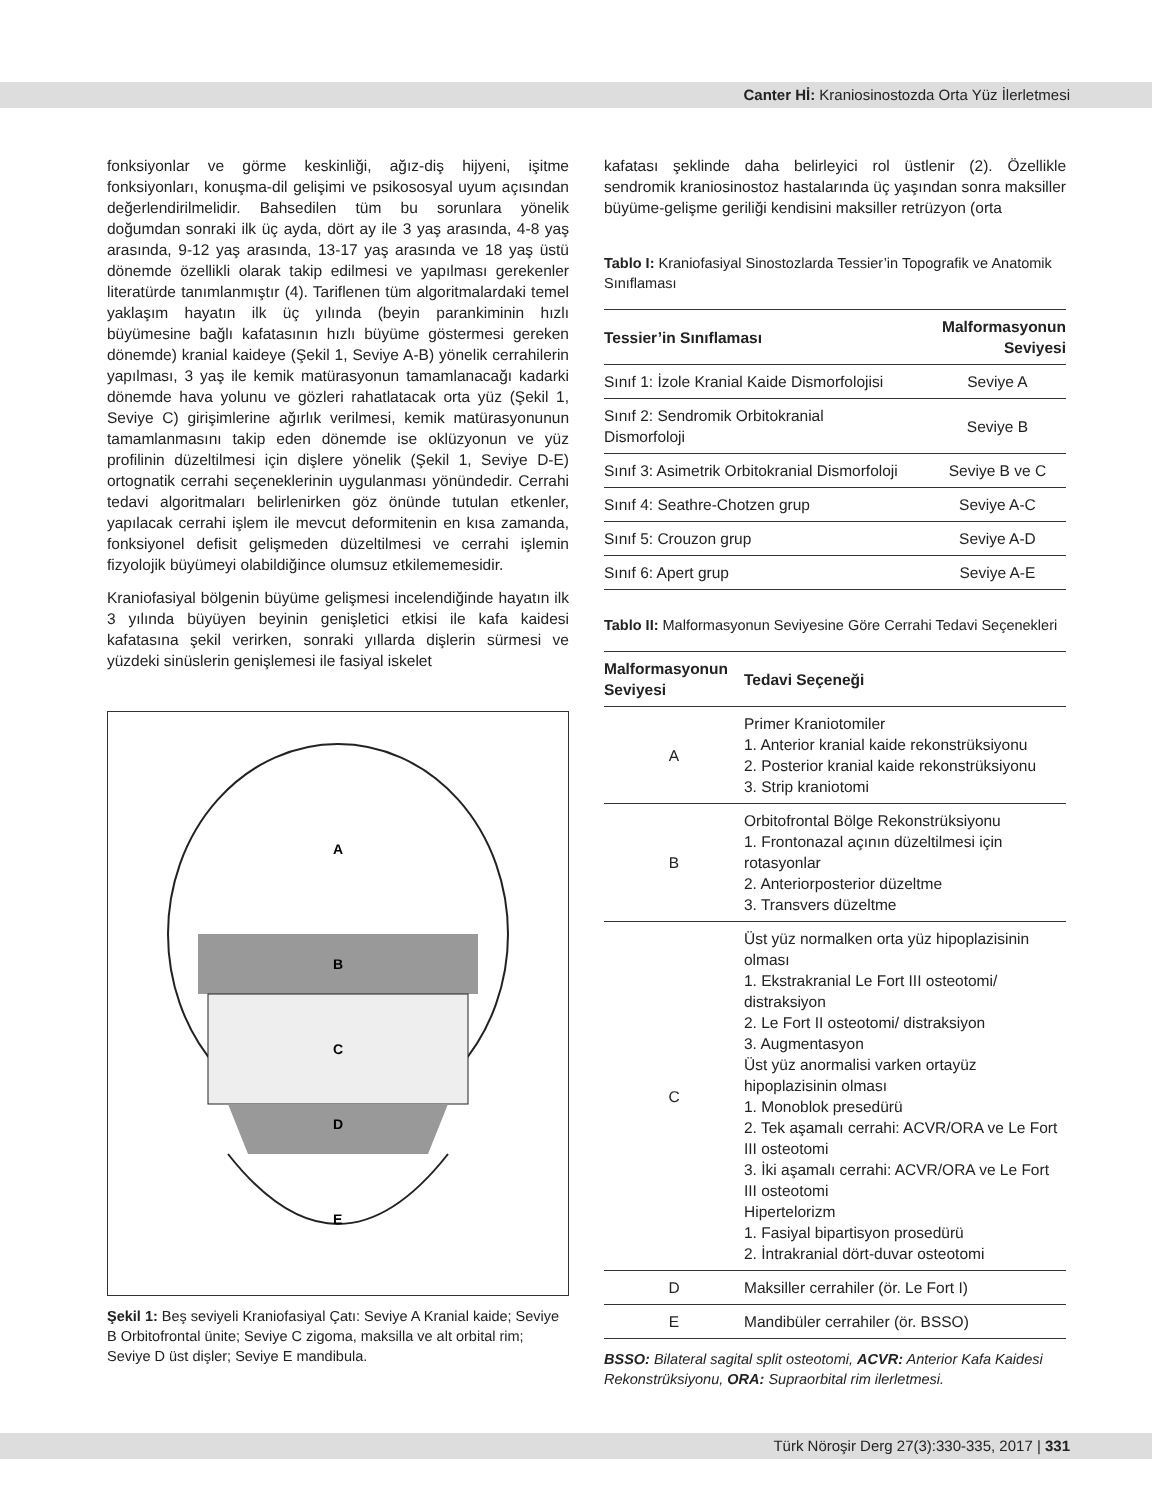Canter Hİ: Kraniosinostozda Orta Yüz İlerletmesi
fonksiyonlar ve görme keskinliği, ağız-diş hijyeni, işitme fonksiyonları, konuşma-dil gelişimi ve psikososyal uyum açısından değerlendirilmelidir. Bahsedilen tüm bu sorunlara yönelik doğumdan sonraki ilk üç ayda, dört ay ile 3 yaş arasında, 4-8 yaş arasında, 9-12 yaş arasında, 13-17 yaş arasında ve 18 yaş üstü dönemde özellikli olarak takip edilmesi ve yapılması gerekenler literatürde tanımlanmıştır (4). Tariflenen tüm algoritmalardaki temel yaklaşım hayatın ilk üç yılında (beyin parankiminin hızlı büyümesine bağlı kafatasının hızlı büyüme göstermesi gereken dönemde) kranial kaideye (Şekil 1, Seviye A-B) yönelik cerrahilerin yapılması, 3 yaş ile kemik matürasyonun tamamlanacağı kadarki dönemde hava yolunu ve gözleri rahatlatacak orta yüz (Şekil 1, Seviye C) girişimlerine ağırlık verilmesi, kemik matürasyonunun tamamlanmasını takip eden dönemde ise oklüzyonun ve yüz profilinin düzeltilmesi için dişlere yönelik (Şekil 1, Seviye D-E) ortognatik cerrahi seçeneklerinin uygulanması yönündedir. Cerrahi tedavi algoritmaları belirlenirken göz önünde tutulan etkenler, yapılacak cerrahi işlem ile mevcut deformitenin en kısa zamanda, fonksiyonel defisit gelişmeden düzeltilmesi ve cerrahi işlemin fizyolojik büyümeyi olabildiğince olumsuz etkilememesidir.
Kraniofasiyal bölgenin büyüme gelişmesi incelendiğinde hayatın ilk 3 yılında büyüyen beyinin genişletici etkisi ile kafa kaidesi kafatasına şekil verirken, sonraki yıllarda dişlerin sürmesi ve yüzdeki sinüslerin genişlemesi ile fasiyal iskelet
A
B
C
D
E
Şekil 1: Beş seviyeli Kraniofasiyal Çatı: Seviye A Kranial kaide; Seviye B Orbitofrontal ünite; Seviye C zigoma, maksilla ve alt orbital rim; Seviye D üst dişler; Seviye E mandibula.
kafatası şeklinde daha belirleyici rol üstlenir (2). Özellikle sendromik kraniosinostoz hastalarında üç yaşından sonra maksiller büyüme-gelişme geriliği kendisini maksiller retrüzyon (orta
Tablo I: Kraniofasiyal Sinostozlarda Tessier’in Topografik ve Anatomik Sınıflaması
| Tessier’in Sınıflaması | Malformasyonun Seviyesi |
| --- | --- |
| Sınıf 1: İzole Kranial Kaide Dismorfolojisi | Seviye A |
| Sınıf 2: Sendromik Orbitokranial Dismorfoloji | Seviye B |
| Sınıf 3: Asimetrik Orbitokranial Dismorfoloji | Seviye B ve C |
| Sınıf 4: Seathre-Chotzen grup | Seviye A-C |
| Sınıf 5: Crouzon grup | Seviye A-D |
| Sınıf 6: Apert grup | Seviye A-E |
Tablo II: Malformasyonun Seviyesine Göre Cerrahi Tedavi Seçenekleri
| Malformasyonun Seviyesi | Tedavi Seçeneği |
| --- | --- |
| A | Primer Kraniotomiler 1. Anterior kranial kaide rekonstrüksiyonu 2. Posterior kranial kaide rekonstrüksiyonu 3. Strip kraniotomi |
| B | Orbitofrontal Bölge Rekonstrüksiyonu 1. Frontonazal açının düzeltilmesi için rotasyonlar 2. Anteriorposterior düzeltme 3. Transvers düzeltme |
| C | Üst yüz normalken orta yüz hipoplazisinin olması 1. Ekstrakranial Le Fort III osteotomi/ distraksiyon 2. Le Fort II osteotomi/ distraksiyon 3. Augmentasyon Üst yüz anormalisi varken ortayüz hipoplazisinin olması 1. Monoblok presedürü 2. Tek aşamalı cerrahi: ACVR/ORA ve Le Fort III osteotomi 3. İki aşamalı cerrahi: ACVR/ORA ve Le Fort III osteotomi Hipertelorizm 1. Fasiyal bipartisyon prosedürü 2. İntrakranial dört-duvar osteotomi |
| D | Maksiller cerrahiler (ör. Le Fort I) |
| E | Mandibüler cerrahiler (ör. BSSO) |
BSSO: Bilateral sagital split osteotomi, ACVR: Anterior Kafa Kaidesi Rekonstrüksiyonu, ORA: Supraorbital rim ilerletmesi.
Türk Nöroşir Derg 27(3):330-335, 2017 | 331